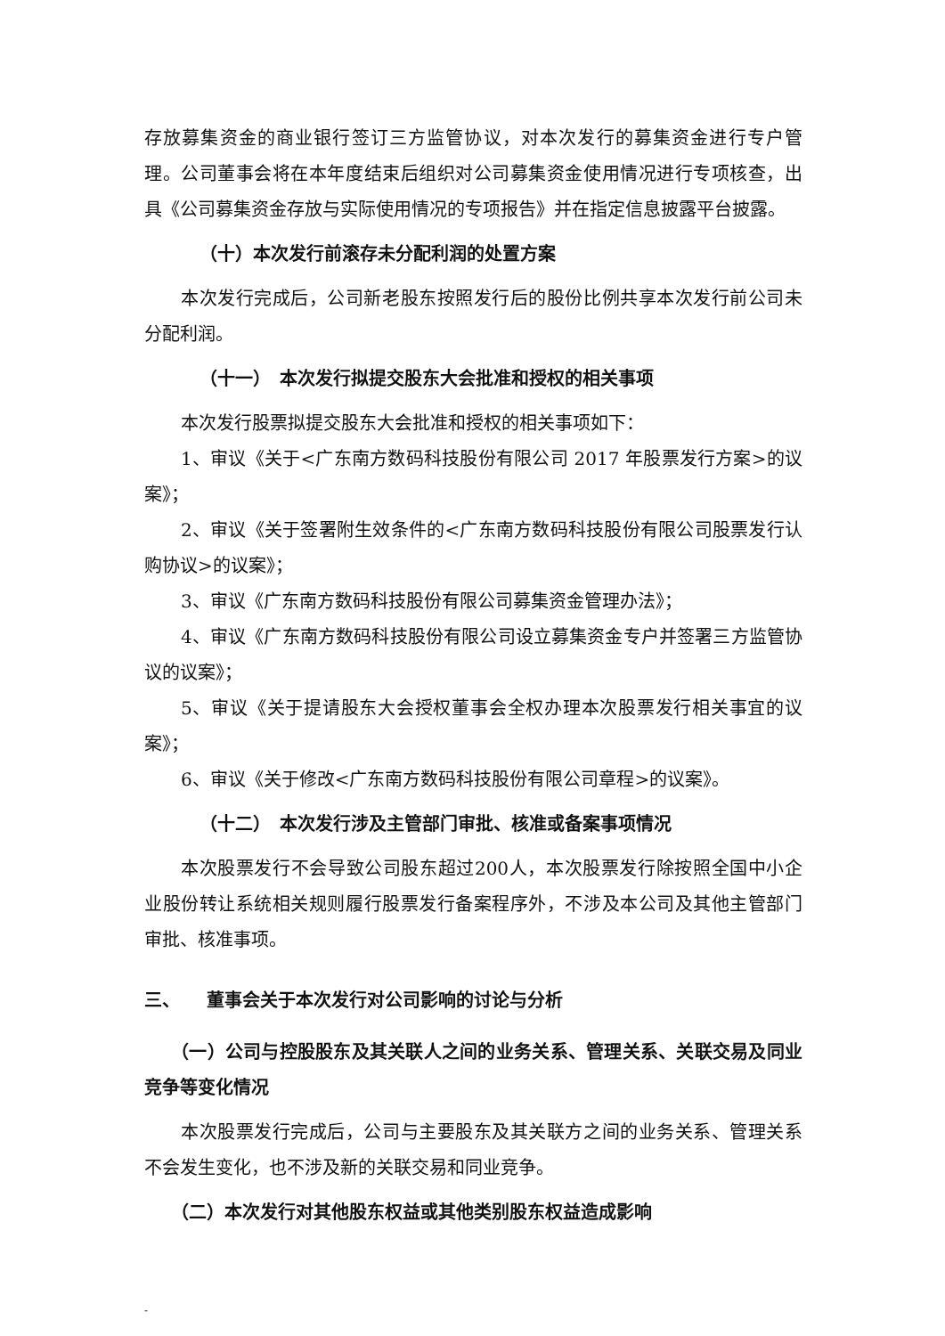存放募集资金的商业银行签订三方监管协议，对本次发行的募集资金进行专户管理。公司董事会将在本年度结束后组织对公司募集资金使用情况进行专项核查，出具《公司募集资金存放与实际使用情况的专项报告》并在指定信息披露平台披露。
（十）本次发行前滚存未分配利润的处置方案
本次发行完成后，公司新老股东按照发行后的股份比例共享本次发行前公司未分配利润。
（十一）　本次发行拟提交股东大会批准和授权的相关事项
本次发行股票拟提交股东大会批准和授权的相关事项如下：
1、审议《关于<广东南方数码科技股份有限公司 2017 年股票发行方案>的议案》；
2、审议《关于签署附生效条件的<广东南方数码科技股份有限公司股票发行认购协议>的议案》；
3、审议《广东南方数码科技股份有限公司募集资金管理办法》；
4、审议《广东南方数码科技股份有限公司设立募集资金专户并签署三方监管协议的议案》；
5、审议《关于提请股东大会授权董事会全权办理本次股票发行相关事宜的议案》；
6、审议《关于修改<广东南方数码科技股份有限公司章程>的议案》。
（十二）　本次发行涉及主管部门审批、核准或备案事项情况
本次股票发行不会导致公司股东超过200人，本次股票发行除按照全国中小企业股份转让系统相关规则履行股票发行备案程序外，不涉及本公司及其他主管部门审批、核准事项。
三、　　董事会关于本次发行对公司影响的讨论与分析
（一）公司与控股股东及其关联人之间的业务关系、管理关系、关联交易及同业竞争等变化情况
本次股票发行完成后，公司与主要股东及其关联方之间的业务关系、管理关系不会发生变化，也不涉及新的关联交易和同业竞争。
（二）本次发行对其他股东权益或其他类别股东权益造成影响
-